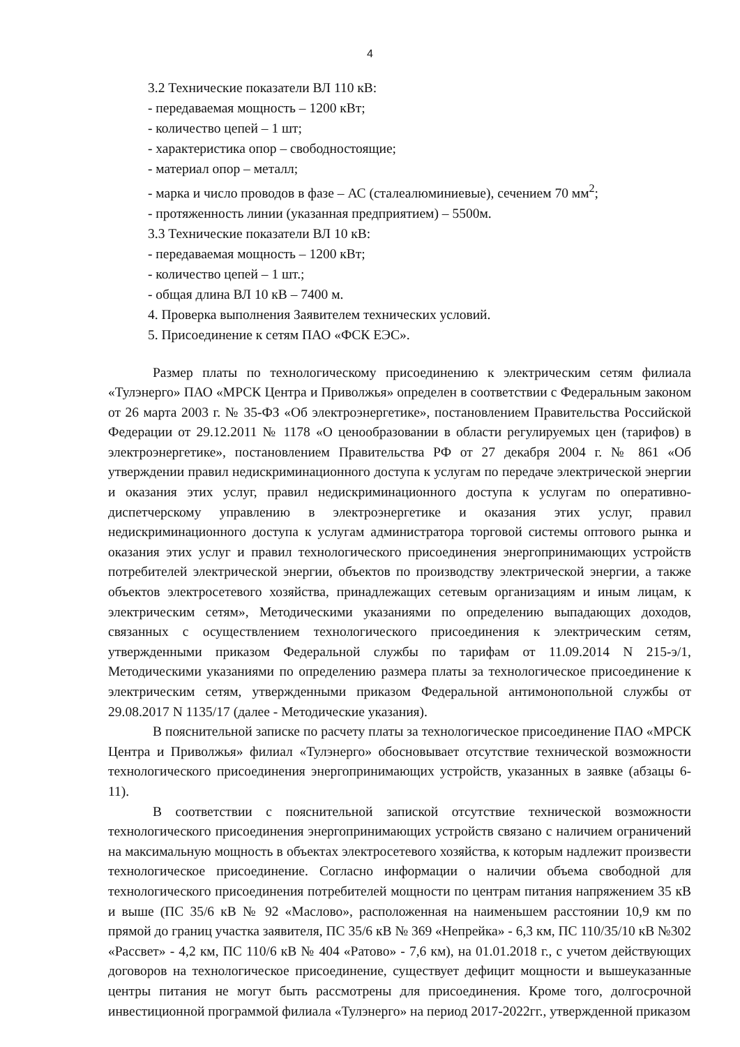4
3.2 Технические показатели ВЛ 110 кВ:
- передаваемая мощность – 1200 кВт;
- количество цепей – 1 шт;
- характеристика опор – свободностоящие;
- материал опор – металл;
- марка и число проводов в фазе – АС (сталеалюминиевые), сечением 70 мм<sup>2</sup>;
- протяженность линии (указанная предприятием) – 5500м.
3.3 Технические показатели ВЛ 10 кВ:
- передаваемая мощность – 1200 кВт;
- количество цепей – 1 шт.;
- общая длина ВЛ 10 кВ – 7400 м.
4. Проверка выполнения Заявителем технических условий.
5. Присоединение к сетям ПАО «ФСК ЕЭС».
Размер платы по технологическому присоединению к электрическим сетям филиала «Тулэнерго» ПАО «МРСК Центра и Приволжья» определен в соответствии с Федеральным законом от 26 марта 2003 г. № 35-ФЗ «Об электроэнергетике», постановлением Правительства Российской Федерации от 29.12.2011 № 1178 «О ценообразовании в области регулируемых цен (тарифов) в электроэнергетике», постановлением Правительства РФ от 27 декабря 2004 г. № 861 «Об утверждении правил недискриминационного доступа к услугам по передаче электрической энергии и оказания этих услуг, правил недискриминационного доступа к услугам по оперативно-диспетчерскому управлению в электроэнергетике и оказания этих услуг, правил недискриминационного доступа к услугам администратора торговой системы оптового рынка и оказания этих услуг и правил технологического присоединения энергопринимающих устройств потребителей электрической энергии, объектов по производству электрической энергии, а также объектов электросетевого хозяйства, принадлежащих сетевым организациям и иным лицам, к электрическим сетям», Методическими указаниями по определению выпадающих доходов, связанных с осуществлением технологического присоединения к электрическим сетям, утвержденными приказом Федеральной службы по тарифам от 11.09.2014 N 215-э/1, Методическими указаниями по определению размера платы за технологическое присоединение к электрическим сетям, утвержденными приказом Федеральной антимонопольной службы от 29.08.2017 N 1135/17 (далее - Методические указания).
В пояснительной записке по расчету платы за технологическое присоединение ПАО «МРСК Центра и Приволжья» филиал «Тулэнерго» обосновывает отсутствие технической возможности технологического присоединения энергопринимающих устройств, указанных в заявке (абзацы 6-11).
В соответствии с пояснительной запиской отсутствие технической возможности технологического присоединения энергопринимающих устройств связано с наличием ограничений на максимальную мощность в объектах электросетевого хозяйства, к которым надлежит произвести технологическое присоединение. Согласно информации о наличии объема свободной для технологического присоединения потребителей мощности по центрам питания напряжением 35 кВ и выше (ПС 35/6 кВ № 92 «Маслово», расположенная на наименьшем расстоянии 10,9 км по прямой до границ участка заявителя, ПС 35/6 кВ № 369 «Непрейка» - 6,3 км, ПС 110/35/10 кВ №302 «Рассвет» - 4,2 км, ПС 110/6 кВ № 404 «Ратово» - 7,6 км), на 01.01.2018 г., с учетом действующих договоров на технологическое присоединение, существует дефицит мощности и вышеуказанные центры питания не могут быть рассмотрены для присоединения. Кроме того, долгосрочной инвестиционной программой филиала «Тулэнерго» на период 2017-2022гг., утвержденной приказом